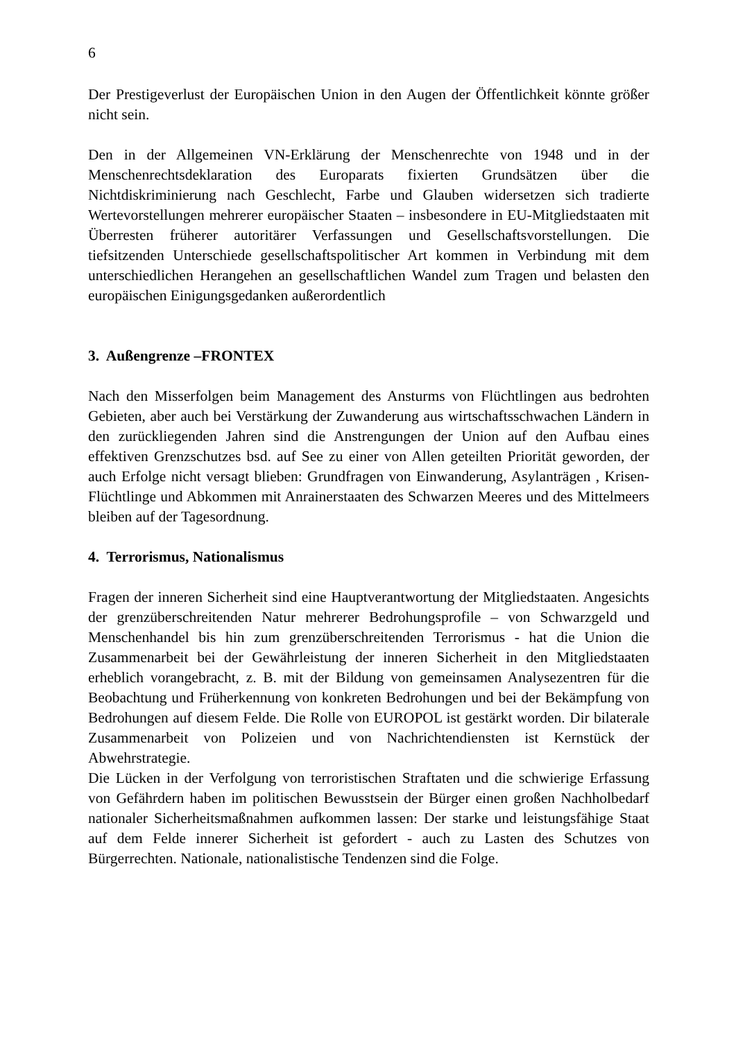6
Der Prestigeverlust der Europäischen Union in den Augen der Öffentlichkeit könnte größer nicht sein.
Den in der Allgemeinen VN-Erklärung der Menschenrechte von 1948 und in der Menschenrechtsdeklaration des Europarats fixierten Grundsätzen über die Nichtdiskriminierung nach Geschlecht, Farbe und Glauben widersetzen sich tradierte Wertevorstellungen mehrerer europäischer Staaten – insbesondere in EU-Mitgliedstaaten mit Überresten früherer autoritärer Verfassungen und Gesellschaftsvorstellungen. Die tiefsitzenden Unterschiede gesellschaftspolitischer Art kommen in Verbindung mit dem unterschiedlichen Herangehen an gesellschaftlichen Wandel zum Tragen und belasten den europäischen Einigungsgedanken außerordentlich
3. Außengrenze –FRONTEX
Nach den Misserfolgen beim Management des Ansturms von Flüchtlingen aus bedrohten Gebieten, aber auch bei Verstärkung der Zuwanderung aus wirtschaftsschwachen Ländern in den zurückliegenden Jahren sind die Anstrengungen der Union auf den Aufbau eines effektiven Grenzschutzes bsd. auf See zu einer von Allen geteilten Priorität geworden, der auch Erfolge nicht versagt blieben: Grundfragen von Einwanderung, Asylanträgen , Krisen-Flüchtlinge und Abkommen mit Anrainerstaaten des Schwarzen Meeres und des Mittelmeers bleiben auf der Tagesordnung.
4. Terrorismus, Nationalismus
Fragen der inneren Sicherheit sind eine Hauptverantwortung der Mitgliedstaaten. Angesichts der grenzüberschreitenden Natur mehrerer Bedrohungsprofile – von Schwarzgeld und Menschenhandel bis hin zum grenzüberschreitenden Terrorismus - hat die Union die Zusammenarbeit bei der Gewährleistung der inneren Sicherheit in den Mitgliedstaaten erheblich vorangebracht, z. B. mit der Bildung von gemeinsamen Analysezentren für die Beobachtung und Früherkennung von konkreten Bedrohungen und bei der Bekämpfung von Bedrohungen auf diesem Felde. Die Rolle von EUROPOL ist gestärkt worden. Dir bilaterale Zusammenarbeit von Polizeien und von Nachrichtendiensten ist Kernstück der Abwehrstrategie.
Die Lücken in der Verfolgung von terroristischen Straftaten und die schwierige Erfassung von Gefährdern haben im politischen Bewusstsein der Bürger einen großen Nachholbedarf nationaler Sicherheitsmaßnahmen aufkommen lassen: Der starke und leistungsfähige Staat auf dem Felde innerer Sicherheit ist gefordert - auch zu Lasten des Schutzes von Bürgerrechten. Nationale, nationalistische Tendenzen sind die Folge.